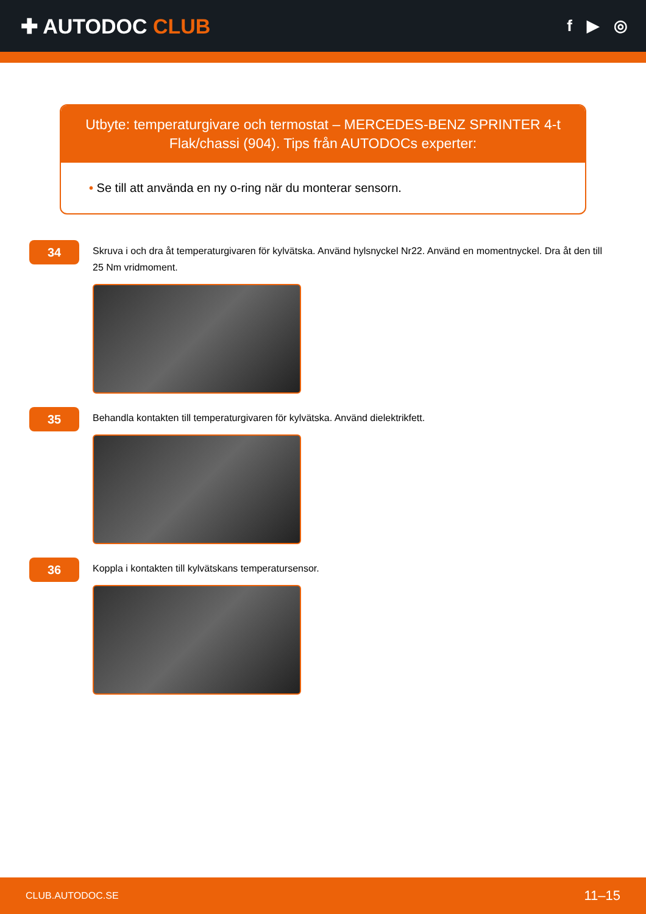✚ AUTODOC CLUB
f ▶ ◎
Utbyte: temperaturgivare och termostat – MERCEDES-BENZ SPRINTER 4-t Flak/chassi (904). Tips från AUTODOCs experter:
• Se till att använda en ny o-ring när du monterar sensorn.
34
Skruva i och dra åt temperaturgivaren för kylvätska. Använd hylsnyckel Nr22. Använd en momentnyckel. Dra åt den till 25 Nm vridmoment.
35
Behandla kontakten till temperaturgivaren för kylvätska. Använd dielektrikfett.
36
Koppla i kontakten till kylvätskans temperatursensor.
CLUB.AUTODOC.SE 11–15